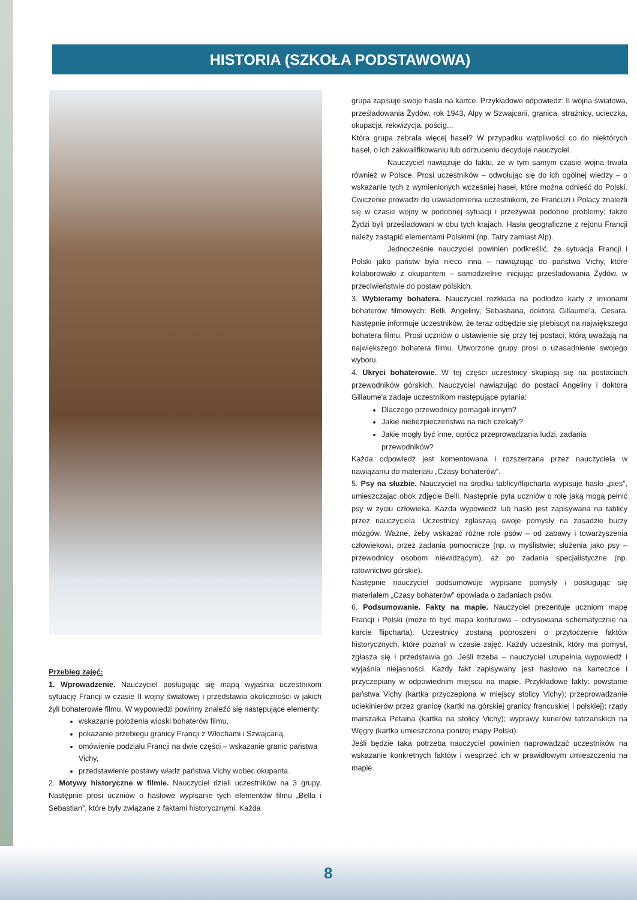HISTORIA (SZKOŁA PODSTAWOWA)
Przebieg zajęć:
1. Wprowadzenie. Nauczyciel posługując się mapą wyjaśnia uczestnikom sytuację Francji w czasie II wojny światowej i przedstawia okoliczności w jakich żyli bohaterowie filmu. W wypowiedzi powinny znaleźć się następujące elementy:
wskazanie położenia wioski bohaterów filmu,
pokazanie przebiegu granicy Francji z Włochami i Szwajcarią,
omówienie podziału Francji na dwie części – wskazanie granic państwa Vichy,
przedstawienie postawy władz państwa Vichy wobec okupanta.
2. Motywy historyczne w filmie. Nauczyciel dzieli uczestników na 3 grupy. Następnie prosi uczniów o hasłowe wypisanie tych elementów filmu „Bella i Sebastian”, które były związane z faktami historycznymi. Każda
grupa zapisuje swoje hasła na kartce. Przykładowe odpowiedz: II wojna światowa, prześladowania Żydów, rok 1943, Alpy w Szwajcarii, granica, strażnicy, ucieczka, okupacja, rekwizycja, pościg...
Która grupa zebrała więcej haseł? W przypadku wątpliwości co do niektórych haseł, o ich zakwalifikowaniu lub odrzuceniu decyduje nauczyciel.
Nauczyciel nawiązuje do faktu, że w tym samym czasie wojna trwała również w Polsce. Prosi uczestników – odwołując się do ich ogólnej wiedzy – o wskazanie tych z wymienionych wcześniej haseł, które można odnieść do Polski. Ćwiczenie prowadzi do uświadomienia uczestnikom, że Francuzi i Polacy znaleźli się w czasie wojny w podobnej sytuacji i przeżywali podobne problemy; także Żydzi byli prześladowani w obu tych krajach. Hasła geograficzne z rejonu Francji należy zastąpić elementami Polskimi (np. Tatry zamiast Alp).
Jednocześnie nauczyciel powinien podkreślić, że sytuacja Francji i Polski jako państw była nieco inna – nawiązując do państwa Vichy, które kolaborowało z okupantem – samodzielnie inicjując prześladowania Żydów, w przeciwieństwie do postaw polskich.
3. Wybieramy bohatera. Nauczyciel rozkłada na podłodze karty z imionami bohaterów filmowych: Belli, Angeliny, Sebastiana, doktora Gillaume'a, Cesara. Następnie informuje uczestników, że teraz odbędzie się plebiscyt na największego bohatera filmu. Prosi uczniów o ustawienie się przy tej postaci, którą uważają na największego bohatera filmu. Utworzone grupy prosi o uzasadnienie swojego wyboru.
4. Ukryci bohaterowie. W tej części uczestnicy skupiają się na postaciach przewodników górskich. Nauczyciel nawiązując do postaci Angeliny i doktora Gillaume'a zadaje uczestnikom następujące pytania:
Dlaczego przewodnicy pomagali innym?
Jakie niebezpieczeństwa na nich czekały?
Jakie mogły być inne, oprócz przeprowadzania ludzi, zadania przewodników?
Każda odpowiedź jest komentowana i rozszerzana przez nauczyciela w nawiązaniu do materiału „Czasy bohaterów”.
5. Psy na służbie. Nauczyciel na środku tablicy/flipcharta wypisuje hasło „pies”, umieszczając obok zdjęcie Belli. Następnie pyta uczniów o rolę jaką mogą pełnić psy w życiu człowieka. Każda wypowiedź lub hasło jest zapisywana na tablicy przez nauczyciela. Uczestnicy zgłaszają swoje pomysły na zasadzie burzy mózgów. Ważne, żeby wskazać różne role psów – od zabawy i towarzyszenia człowiekowi, przez zadania pomocnicze (np. w myślistwie; służenia jako psy – przewodnicy osobom niewidzącym), aż po zadania specjalistyczne (np. ratownictwo górskie).
Następnie nauczyciel podsumowuje wypisane pomysły i posługując się materiałem „Czasy bohaterów” opowiada o zadaniach psów.
6. Podsumowanie. Fakty na mapie. Nauczyciel prezentuje uczniom mapę Francji i Polski (może to być mapa konturowa – odrysowana schematycznie na karcie flipcharta). Uczestnicy zostaną poproszeni o przytoczenie faktów historycznych, które poznali w czasie zajęć. Każdy uczestnik, który ma pomysł, zgłasza się i przedstawia go. Jeśli trzeba – nauczyciel uzupełnia wypowiedź i wyjaśnia niejasności. Każdy fakt zapisywany jest hasłowo na karteczce i przyczepiany w odpowiednim miejscu na mapie. Przykładowe fakty: powstanie państwa Vichy (kartka przyczepiona w miejscy stolicy Vichy); przeprowadzanie uciekinierów przez granicę (kartki na górskiej granicy francuskiej i polskiej); rządy marszałka Petaina (kartka na stolicy Vichy); wyprawy kurierów tatrzańskich na Węgry (kartka umieszczona poniżej mapy Polski).
Jeśli będzie taka potrzeba nauczyciel powinien naprowadzać uczestników na wskazanie konkretnych faktów i wesprzeć ich w prawidłowym umieszczeniu na mapie.
8